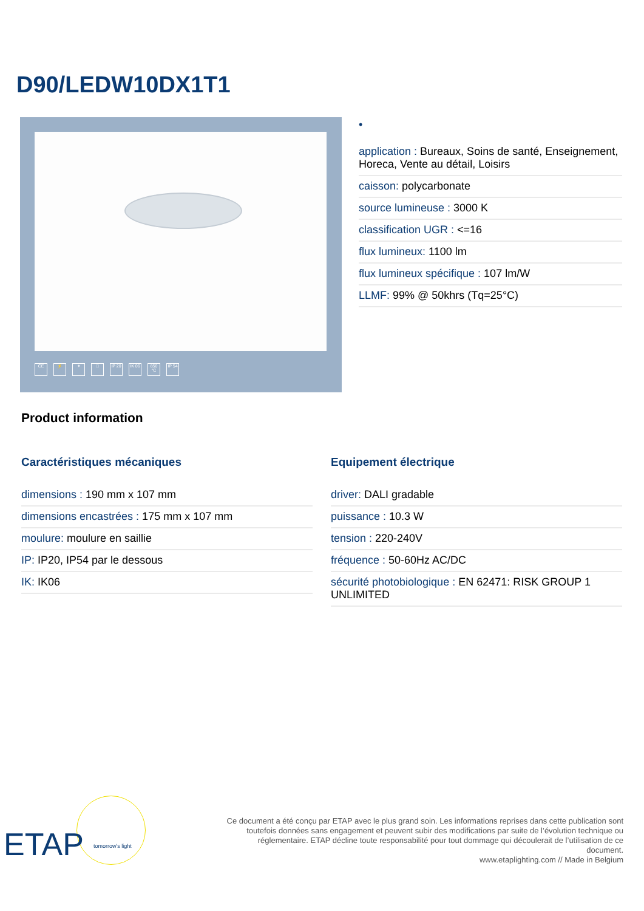D90/LEDW10DX1T1
CE ⚡ ✦ □ IP 20 IK 06 850 °C IP 54
•
application : Bureaux, Soins de santé, Enseignement, Horeca, Vente au détail, Loisirs
caisson: polycarbonate
source lumineuse : 3000 K
classification UGR : <=16
flux lumineux: 1100 lm
flux lumineux spécifique : 107 lm/W
LLMF: 99% @ 50khrs (Tq=25°C)
Product information
Caractéristiques mécaniques
dimensions : 190 mm x 107 mm
dimensions encastrées : 175 mm x 107 mm
moulure: moulure en saillie
IP: IP20, IP54 par le dessous
IK: IK06
Equipement électrique
driver: DALI gradable
puissance : 10.3 W
tension : 220-240V
fréquence : 50-60Hz AC/DC
sécurité photobiologique : EN 62471: RISK GROUP 1 UNLIMITED
ETAP
tomorrow's light
Ce document a été conçu par ETAP avec le plus grand soin. Les informations reprises dans cette publication sont toutefois données sans engagement et peuvent subir des modifications par suite de l’évolution technique ou réglementaire. ETAP décline toute responsabilité pour tout dommage qui découlerait de l’utilisation de ce document.
www.etaplighting.com // Made in Belgium